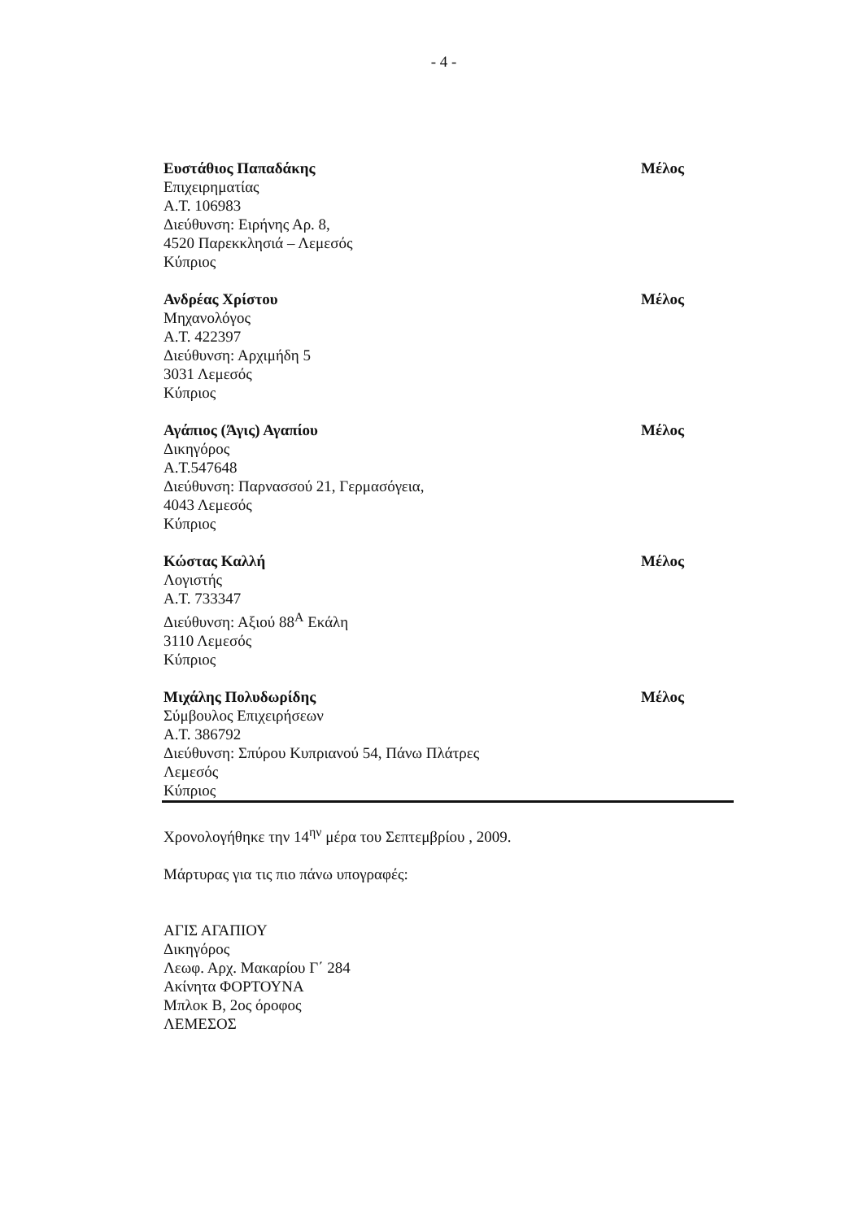- 4 -
Ευστάθιος Παπαδάκης
Επιχειρηματίας
Α.Τ. 106983
Διεύθυνση: Ειρήνης Αρ. 8,
4520 Παρεκκλησιά – Λεμεσός
Κύπριος
Μέλος
Ανδρέας Χρίστου
Μηχανολόγος
Α.Τ. 422397
Διεύθυνση: Αρχιμήδη 5
3031 Λεμεσός
Κύπριος
Μέλος
Αγάπιος (Άγις) Αγαπίου
Δικηγόρος
Α.Τ.547648
Διεύθυνση: Παρνασσού 21, Γερμασόγεια,
4043 Λεμεσός
Κύπριος
Μέλος
Κώστας Καλλή
Λογιστής
Α.Τ. 733347
Διεύθυνση: Αξιού 88<sup>Α</sup> Εκάλη
3110 Λεμεσός
Κύπριος
Μέλος
Μιχάλης Πολυδωρίδης
Σύμβουλος Επιχειρήσεων
Α.Τ. 386792
Διεύθυνση: Σπύρου Κυπριανού 54, Πάνω Πλάτρες
Λεμεσός
Κύπριος
Μέλος
Χρονολογήθηκε την 14<sup>ην</sup> μέρα του Σεπτεμβρίου , 2009.
Μάρτυρας για τις πιο πάνω υπογραφές:
ΑΓΙΣ ΑΓΑΠΙΟΥ
Δικηγόρος
Λεωφ. Αρχ. Μακαρίου Γ΄ 284
Ακίνητα ΦΟΡΤΟΥΝΑ
Μπλοκ Β, 2ος όροφος
ΛΕΜΕΣΟΣ